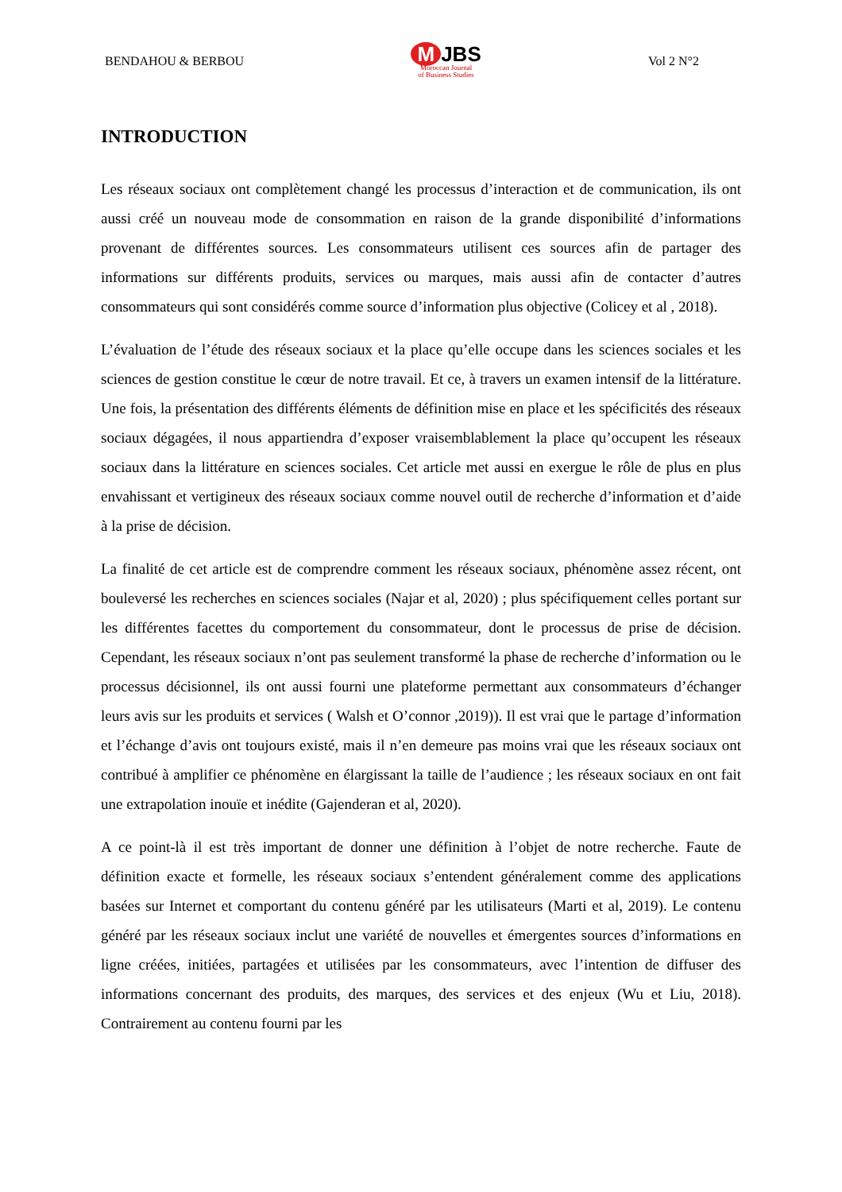BENDAHOU & BERBOU
M JBS
Moroccan Journal
of Business Studies
Vol 2 N°2
INTRODUCTION
Les réseaux sociaux ont complètement changé les processus d’interaction et de communication, ils ont aussi créé un nouveau mode de consommation en raison de la grande disponibilité d’informations provenant de différentes sources. Les consommateurs utilisent ces sources afin de partager des informations sur différents produits, services ou marques, mais aussi afin de contacter d’autres consommateurs qui sont considérés comme source d’information plus objective (Colicey et al , 2018).
L’évaluation de l’étude des réseaux sociaux et la place qu’elle occupe dans les sciences sociales et les sciences de gestion constitue le cœur de notre travail. Et ce, à travers un examen intensif de la littérature. Une fois, la présentation des différents éléments de définition mise en place et les spécificités des réseaux sociaux dégagées, il nous appartiendra d’exposer vraisemblablement la place qu’occupent les réseaux sociaux dans la littérature en sciences sociales. Cet article met aussi en exergue le rôle de plus en plus envahissant et vertigineux des réseaux sociaux comme nouvel outil de recherche d’information et d’aide à la prise de décision.
La finalité de cet article est de comprendre comment les réseaux sociaux, phénomène assez récent, ont bouleversé les recherches en sciences sociales (Najar et al, 2020) ; plus spécifiquement celles portant sur les différentes facettes du comportement du consommateur, dont le processus de prise de décision. Cependant, les réseaux sociaux n’ont pas seulement transformé la phase de recherche d’information ou le processus décisionnel, ils ont aussi fourni une plateforme permettant aux consommateurs d’échanger leurs avis sur les produits et services ( Walsh et O’connor ,2019)). Il est vrai que le partage d’information et l’échange d’avis ont toujours existé, mais il n’en demeure pas moins vrai que les réseaux sociaux ont contribué à amplifier ce phénomène en élargissant la taille de l’audience ; les réseaux sociaux en ont fait une extrapolation inouïe et inédite (Gajenderan et al, 2020).
A ce point-là il est très important de donner une définition à l’objet de notre recherche. Faute de définition exacte et formelle, les réseaux sociaux s’entendent généralement comme des applications basées sur Internet et comportant du contenu généré par les utilisateurs (Marti et al, 2019). Le contenu généré par les réseaux sociaux inclut une variété de nouvelles et émergentes sources d’informations en ligne créées, initiées, partagées et utilisées par les consommateurs, avec l’intention de diffuser des informations concernant des produits, des marques, des services et des enjeux (Wu et Liu, 2018). Contrairement au contenu fourni par les